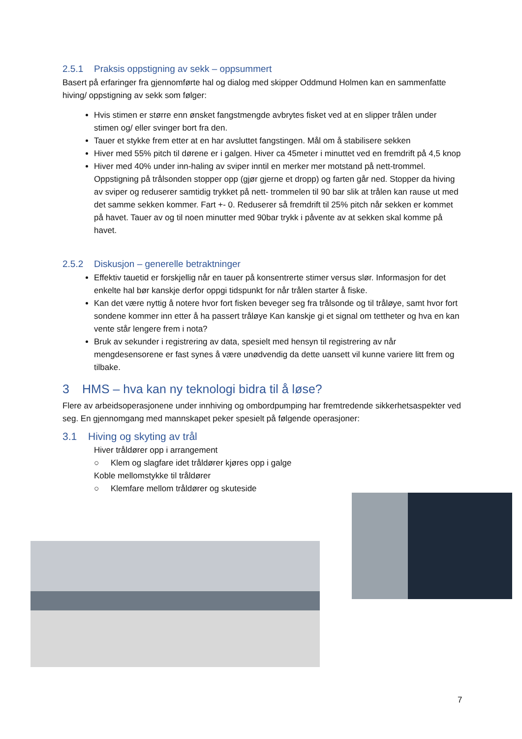2.5.1 Praksis oppstigning av sekk – oppsummert
Basert på erfaringer fra gjennomførte hal og dialog med skipper Oddmund Holmen kan en sammenfatte hiving/ oppstigning av sekk som følger:
Hvis stimen er større enn ønsket fangstmengde avbrytes fisket ved at en slipper trålen under stimen og/ eller svinger bort fra den.
Tauer et stykke frem etter at en har avsluttet fangstingen. Mål om å stabilisere sekken
Hiver med 55% pitch til dørene er i galgen. Hiver ca 45meter i minuttet ved en fremdrift på 4,5 knop
Hiver med 40% under inn-haling av sviper inntil en merker mer motstand på nett-trommel. Oppstigning på trålsonden stopper opp (gjør gjerne et dropp) og farten går ned. Stopper da hiving av sviper og reduserer samtidig trykket på nett- trommelen til 90 bar slik at trålen kan rause ut med det samme sekken kommer. Fart +- 0. Reduserer så fremdrift til 25% pitch når sekken er kommet på havet. Tauer av og til noen minutter med 90bar trykk i påvente av at sekken skal komme på havet.
2.5.2 Diskusjon – generelle betraktninger
Effektiv tauetid er forskjellig når en tauer på konsentrerte stimer versus slør. Informasjon for det enkelte hal bør kanskje derfor oppgi tidspunkt for når trålen starter å fiske.
Kan det være nyttig å notere hvor fort fisken beveger seg fra trålsonde og til tråløye, samt hvor fort sondene kommer inn etter å ha passert tråløye Kan kanskje gi et signal om tettheter og hva en kan vente står lengere frem i nota?
Bruk av sekunder i registrering av data, spesielt med hensyn til registrering av når mengdesensorene er fast synes å være unødvendig da dette uansett vil kunne variere litt frem og tilbake.
3 HMS – hva kan ny teknologi bidra til å løse?
Flere av arbeidsoperasjonene under innhiving og ombordpumping har fremtredende sikkerhetsaspekter ved seg. En gjennomgang med mannskapet peker spesielt på følgende operasjoner:
3.1 Hiving og skyting av trål
Hiver tråldører opp i arrangement
○ Klem og slagfare idet tråldører kjøres opp i galge
Koble mellomstykke til tråldører
○ Klemfare mellom tråldører og skuteside
7